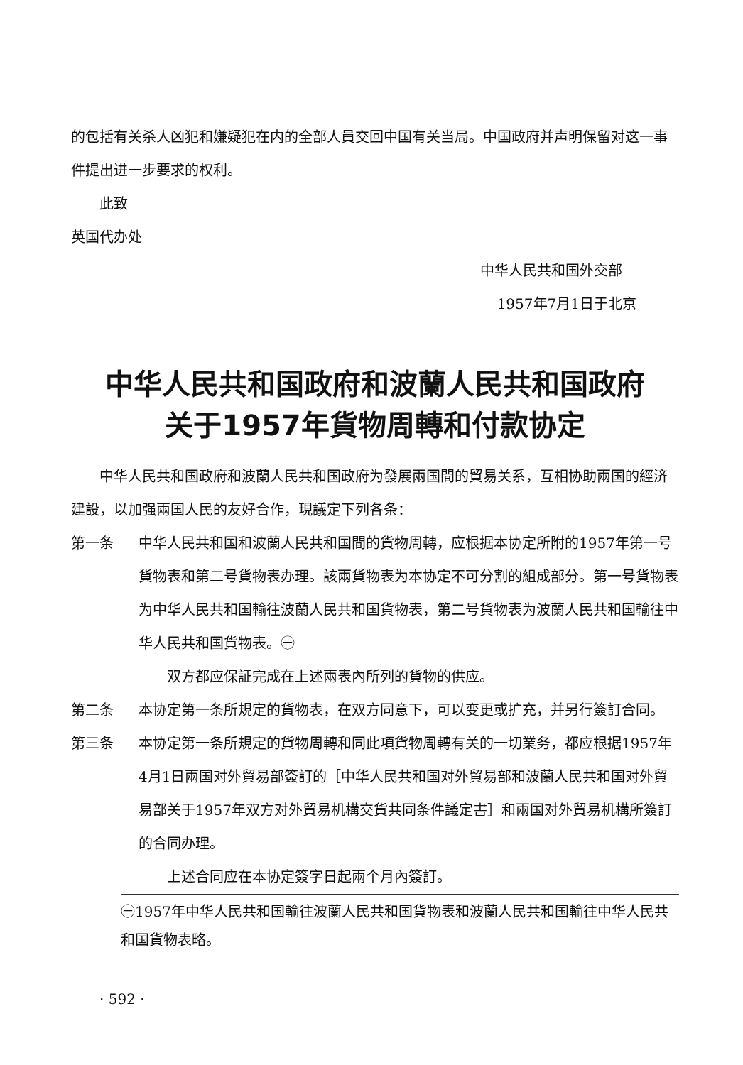的包括有关杀人凶犯和嫌疑犯在内的全部人員交回中国有关当局。中国政府并声明保留对这一事件提出进一步要求的权利。
此致
英国代办处
中华人民共和国外交部
1957年7月1日于北京
中华人民共和国政府和波蘭人民共和国政府
关于1957年貨物周轉和付款协定
中华人民共和国政府和波蘭人民共和国政府为發展兩国間的貿易关系，互相协助兩国的經济建設，以加强兩国人民的友好合作，現議定下列各条：
第一条 中华人民共和国和波蘭人民共和国間的貨物周轉，应根据本协定所附的1957年第一号貨物表和第二号貨物表办理。該兩貨物表为本协定不可分割的組成部分。第一号貨物表为中华人民共和国輸往波蘭人民共和国貨物表，第二号貨物表为波蘭人民共和国輸往中华人民共和国貨物表。㊀
双方都应保証完成在上述兩表內所列的貨物的供应。
第二条 本协定第一条所規定的貨物表，在双方同意下，可以变更或扩充，并另行簽訂合同。
第三条 本协定第一条所規定的貨物周轉和同此項貨物周轉有关的一切業务，都应根据1957年4月1日兩国对外貿易部簽訂的［中华人民共和国对外貿易部和波蘭人民共和国对外貿易部关于1957年双方对外貿易机構交貨共同条件議定書］和兩国对外貿易机構所簽訂的合同办理。
上述合同应在本协定簽字日起兩个月內簽訂。
㊀1957年中华人民共和国輸往波蘭人民共和国貨物表和波蘭人民共和国輸往中华人民共和国貨物表略。
· 592 ·